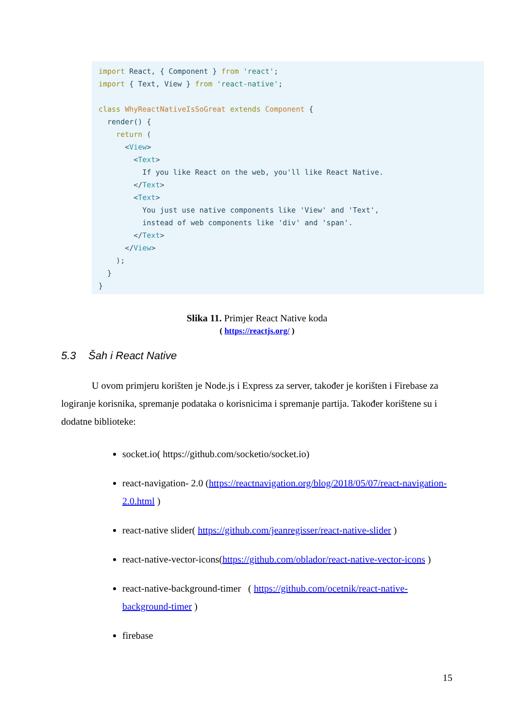import React, { Component } from 'react';
import { Text, View } from 'react-native';

class WhyReactNativeIsSoGreat extends Component {
  render() {
    return (
      <View>
        <Text>
          If you like React on the web, you'll like React Native.
        </Text>
        <Text>
          You just use native components like 'View' and 'Text',
          instead of web components like 'div' and 'span'.
        </Text>
      </View>
    );
  }
}
Slika 11. Primjer React Native koda
( https://reactjs.org/ )
5.3 Šah i React Native
U ovom primjeru korišten je Node.js i Express za server, također je korišten i Firebase za logiranje korisnika, spremanje podataka o korisnicima i spremanje partija. Također korištene su i dodatne biblioteke:
socket.io( https://github.com/socketio/socket.io)
react-navigation- 2.0 (https://reactnavigation.org/blog/2018/05/07/react-navigation-2.0.html )
react-native slider( https://github.com/jeanregisser/react-native-slider )
react-native-vector-icons(https://github.com/oblador/react-native-vector-icons )
react-native-background-timer ( https://github.com/ocetnik/react-native-background-timer )
firebase
15